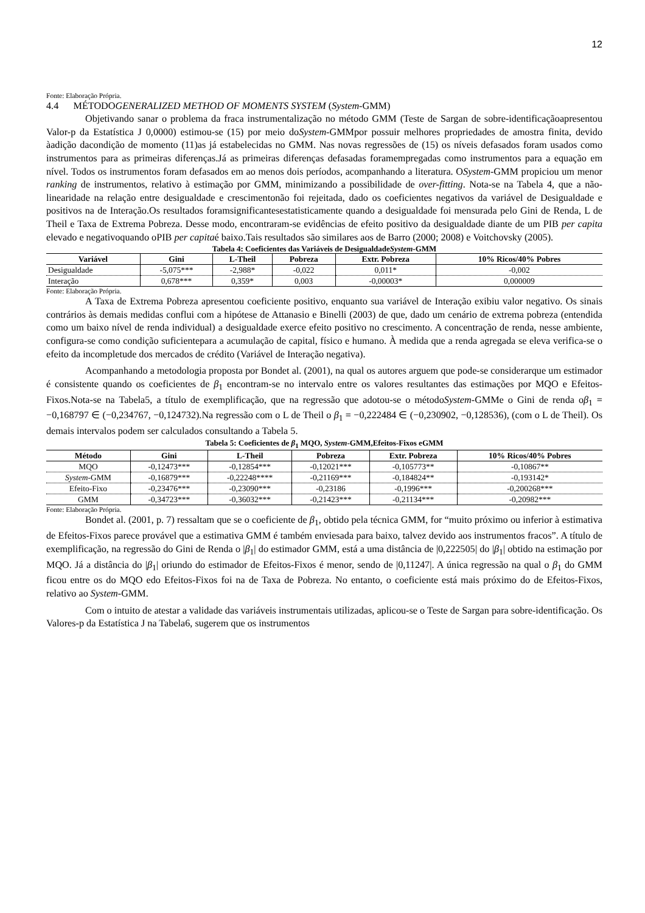12
Fonte: Elaboração Própria.
4.4 MÉTODOGENERALIZED METHOD OF MOMENTS SYSTEM (System-GMM)
Objetivando sanar o problema da fraca instrumentalização no método GMM (Teste de Sargan de sobre-identificaçãoapresentou Valor-p da Estatística J 0,0000) estimou-se (15) por meio doSystem-GMMpor possuir melhores propriedades de amostra finita, devido àadição dacondição de momento (11)as já estabelecidas no GMM. Nas novas regressões de (15) os níveis defasados foram usados como instrumentos para as primeiras diferenças.Já as primeiras diferenças defasadas foramempregadas como instrumentos para a equação em nível. Todos os instrumentos foram defasados em ao menos dois períodos, acompanhando a literatura. OSystem-GMM propiciou um menor ranking de instrumentos, relativo à estimação por GMM, minimizando a possibilidade de over-fitting. Nota-se na Tabela 4, que a não-linearidade na relação entre desigualdade e crescimentonão foi rejeitada, dado os coeficientes negativos da variável de Desigualdade e positivos na de Interação.Os resultados foramsignificantesestatisticamente quando a desigualdade foi mensurada pelo Gini de Renda, L de Theil e Taxa de Extrema Pobreza. Desse modo, encontraram-se evidências de efeito positivo da desigualdade diante de um PIB per capita elevado e negativoquando oPIB per capitaé baixo.Tais resultados são similares aos de Barro (2000; 2008) e Voitchovsky (2005).
Tabela 4: Coeficientes das Variáveis de DesigualdadeSystem-GMM
| Variável | Gini | L-Theil | Pobreza | Extr. Pobreza | 10% Ricos/40% Pobres |
| --- | --- | --- | --- | --- | --- |
| Desigualdade | -5,075*** | -2,988* | -0,022 | 0,011* | -0,002 |
| Interação | 0,678*** | 0,359* | 0,003 | -0,00003* | 0,000009 |
Fonte: Elaboração Própria.
A Taxa de Extrema Pobreza apresentou coeficiente positivo, enquanto sua variável de Interação exibiu valor negativo. Os sinais contrários às demais medidas conflui com a hipótese de Attanasio e Binelli (2003) de que, dado um cenário de extrema pobreza (entendida como um baixo nível de renda individual) a desigualdade exerce efeito positivo no crescimento. A concentração de renda, nesse ambiente, configura-se como condição suficientepara a acumulação de capital, físico e humano. À medida que a renda agregada se eleva verifica-se o efeito da incompletude dos mercados de crédito (Variável de Interação negativa).
Acompanhando a metodologia proposta por Bondet al. (2001), na qual os autores arguem que pode-se considerarque um estimador é consistente quando os coeficientes de β<sub>1</sub> encontram-se no intervalo entre os valores resultantes das estimações por MQO e Efeitos-Fixos.Nota-se na Tabela5, a título de exemplificação, que na regressão que adotou-se o métodoSystem-GMMe o Gini de renda oβ<sub>1</sub> = −0,168797 ∈ (−0,234767, −0,124732).Na regressão com o L de Theil o β<sub>1</sub> = −0,222484 ∈ (−0,230902, −0,128536), (com o L de Theil). Os demais intervalos podem ser calculados consultando a Tabela 5.
Tabela 5: Coeficientes de β<sub>1</sub> MQO, System-GMM,Efeitos-Fixos eGMM
| Método | Gini | L-Theil | Pobreza | Extr. Pobreza | 10% Ricos/40% Pobres |
| --- | --- | --- | --- | --- | --- |
| MQO | -0,12473*** | -0,12854*** | -0,12021*** | -0,105773** | -0,10867** |
| System -GMM | -0,16879*** | -0,22248**** | -0,21169*** | -0,184824** | -0,193142* |
| Efeito-Fixo | -0,23476*** | -0,23090*** | -0,23186 | -0,1996*** | -0,200268*** |
| GMM | -0,34723*** | -0,36032*** | -0,21423*** | -0,21134*** | -0,20982*** |
Fonte: Elaboração Própria.
Bondet al. (2001, p. 7) ressaltam que se o coeficiente de β<sub>1</sub>, obtido pela técnica GMM, for “muito próximo ou inferior à estimativa de Efeitos-Fixos parece provável que a estimativa GMM é também enviesada para baixo, talvez devido aos instrumentos fracos”. A título de exemplificação, na regressão do Gini de Renda o |β<sub>1</sub>| do estimador GMM, está a uma distância de |0,222505| do |β<sub>1</sub>| obtido na estimação por MQO. Já a distância do |β<sub>1</sub>| oriundo do estimador de Efeitos-Fixos é menor, sendo de |0,11247|. A única regressão na qual o β<sub>1</sub> do GMM ficou entre os do MQO edo Efeitos-Fixos foi na de Taxa de Pobreza. No entanto, o coeficiente está mais próximo do de Efeitos-Fixos, relativo ao System-GMM.
Com o intuito de atestar a validade das variáveis instrumentais utilizadas, aplicou-se o Teste de Sargan para sobre-identificação. Os Valores-p da Estatística J na Tabela6, sugerem que os instrumentos